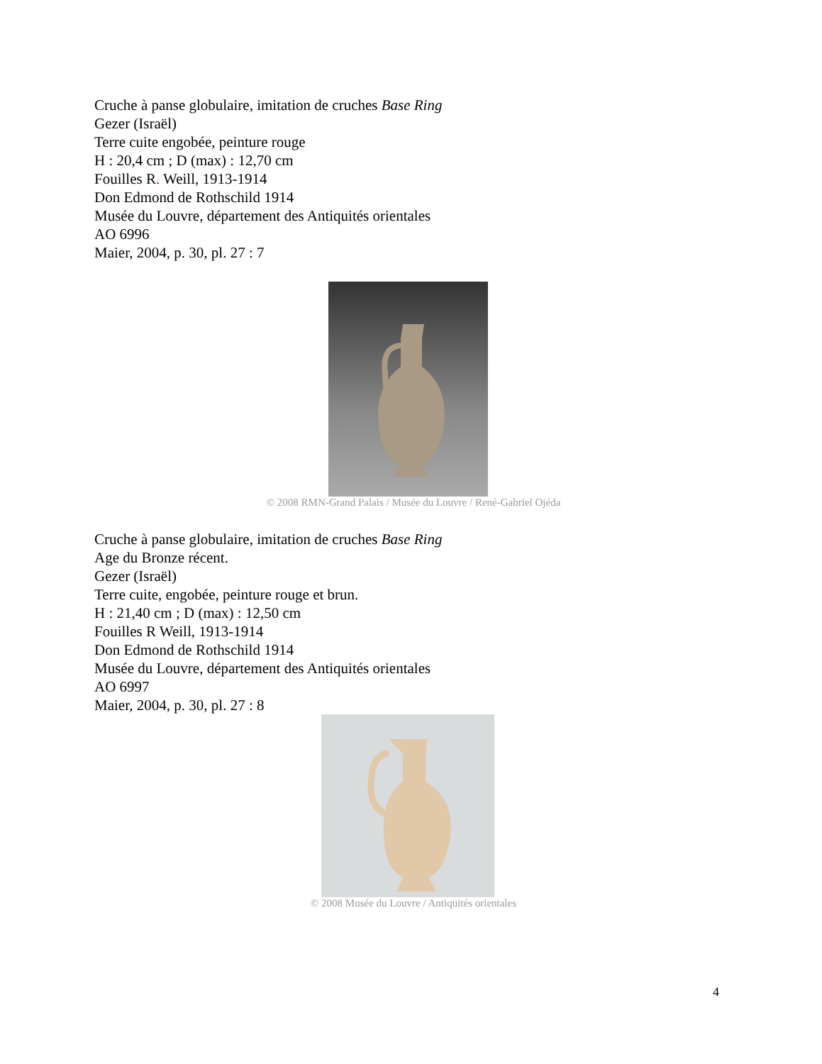Cruche à panse globulaire, imitation de cruches Base Ring
Gezer (Israël)
Terre cuite engobée, peinture rouge
H : 20,4 cm ; D (max) : 12,70 cm
Fouilles R. Weill, 1913-1914
Don Edmond de Rothschild 1914
Musée du Louvre, département des Antiquités orientales
AO 6996
Maier, 2004, p. 30, pl. 27 : 7
© 2008 RMN-Grand Palais / Musée du Louvre / René-Gabriel Ojéda
Cruche à panse globulaire, imitation de cruches Base Ring
Age du Bronze récent.
Gezer (Israël)
Terre cuite, engobée, peinture rouge et brun.
H : 21,40 cm ; D (max) : 12,50 cm
Fouilles R Weill, 1913-1914
Don Edmond de Rothschild 1914
Musée du Louvre, département des Antiquités orientales
AO 6997
Maier, 2004, p. 30, pl. 27 : 8
© 2008 Musée du Louvre / Antiquités orientales
4